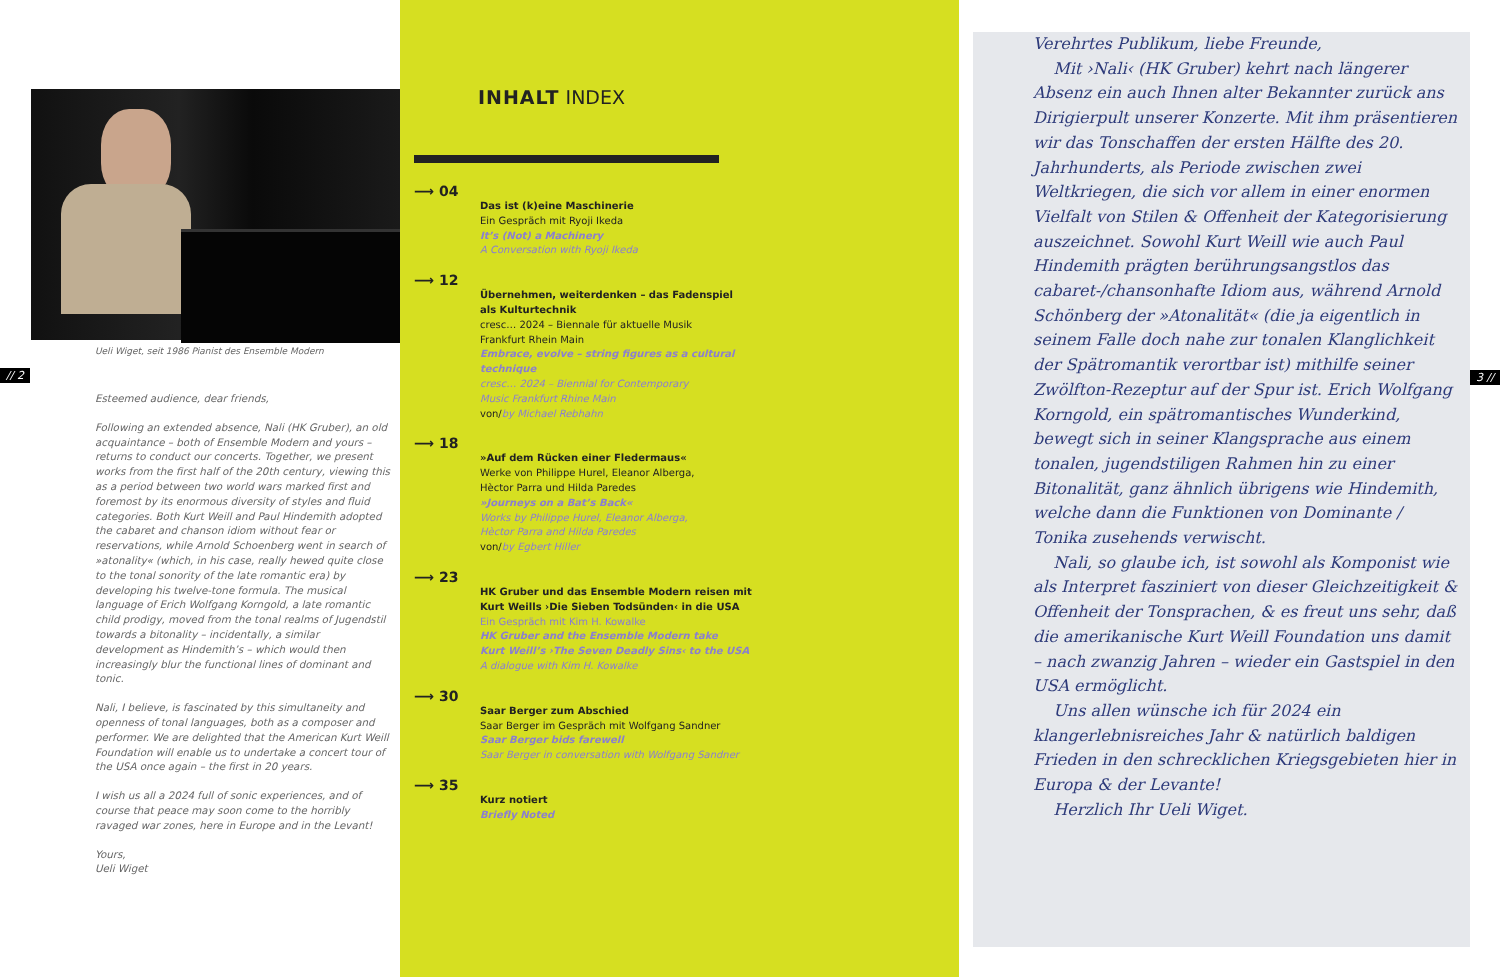Ueli Wiget, seit 1986 Pianist des Ensemble Modern
// 2
Esteemed audience, dear friends,
Following an extended absence, Nali (HK Gruber), an old acquaintance – both of Ensemble Modern and yours – returns to conduct our concerts. Together, we present works from the first half of the 20th century, viewing this as a period between two world wars marked first and foremost by its enormous diversity of styles and fluid categories. Both Kurt Weill and Paul Hindemith adopted the cabaret and chanson idiom without fear or reservations, while Arnold Schoenberg went in search of »atonality« (which, in his case, really hewed quite close to the tonal sonority of the late romantic era) by developing his twelve-tone formula. The musical language of Erich Wolfgang Korngold, a late romantic child prodigy, moved from the tonal realms of Jugendstil towards a bitonality – incidentally, a similar development as Hindemith’s – which would then increasingly blur the functional lines of dominant and tonic.
Nali, I believe, is fascinated by this simultaneity and openness of tonal languages, both as a composer and performer. We are delighted that the American Kurt Weill Foundation will enable us to undertake a concert tour of the USA once again – the first in 20 years.
I wish us all a 2024 full of sonic experiences, and of course that peace may soon come to the horribly ravaged war zones, here in Europe and in the Levant!
Yours,
Ueli Wiget
INHALT INDEX
⟶ 04
Das ist (k)eine Maschinerie
Ein Gespräch mit Ryoji Ikeda
It’s (Not) a Machinery
A Conversation with Ryoji Ikeda
⟶ 12
Übernehmen, weiterdenken – das Fadenspiel
als Kulturtechnik
cresc… 2024 – Biennale für aktuelle Musik
Frankfurt Rhein Main
Embrace, evolve – string figures as a cultural
technique
cresc… 2024 – Biennial for Contemporary
Music Frankfurt Rhine Main
von/by Michael Rebhahn
⟶ 18
»Auf dem Rücken einer Fledermaus«
Werke von Philippe Hurel, Eleanor Alberga,
Hèctor Parra und Hilda Paredes
»Journeys on a Bat’s Back«
Works by Philippe Hurel, Eleanor Alberga,
Hèctor Parra and Hilda Paredes
von/by Egbert Hiller
⟶ 23
HK Gruber und das Ensemble Modern reisen mit
Kurt Weills ›Die Sieben Todsünden‹ in die USA
Ein Gespräch mit Kim H. Kowalke
HK Gruber and the Ensemble Modern take
Kurt Weill’s ›The Seven Deadly Sins‹ to the USA
A dialogue with Kim H. Kowalke
⟶ 30
Saar Berger zum Abschied
Saar Berger im Gespräch mit Wolfgang Sandner
Saar Berger bids farewell
Saar Berger in conversation with Wolfgang Sandner
⟶ 35
Kurz notiert
Briefly Noted
Verehrtes Publikum, liebe Freunde,
Mit ›Nali‹ (HK Gruber) kehrt nach längerer Absenz ein auch Ihnen alter Bekannter zurück ans Dirigierpult unserer Konzerte. Mit ihm präsentieren wir das Tonschaffen der ersten Hälfte des 20. Jahrhunderts, als Periode zwischen zwei Weltkriegen, die sich vor allem in einer enormen Vielfalt von Stilen & Offenheit der Kategorisierung auszeichnet. Sowohl Kurt Weill wie auch Paul Hindemith prägten berührungsangstlos das cabaret-/chansonhafte Idiom aus, während Arnold Schönberg der »Atonalität« (die ja eigentlich in seinem Falle doch nahe zur tonalen Klanglichkeit der Spätromantik verortbar ist) mithilfe seiner Zwölfton-Rezeptur auf der Spur ist. Erich Wolfgang Korngold, ein spätromantisches Wunderkind, bewegt sich in seiner Klangsprache aus einem tonalen, jugendstiligen Rahmen hin zu einer Bitonalität, ganz ähnlich übrigens wie Hindemith, welche dann die Funktionen von Dominante / Tonika zusehends verwischt.
Nali, so glaube ich, ist sowohl als Komponist wie als Interpret fasziniert von dieser Gleichzeitigkeit & Offenheit der Tonsprachen, & es freut uns sehr, daß die amerikanische Kurt Weill Foundation uns damit – nach zwanzig Jahren – wieder ein Gastspiel in den USA ermöglicht.
Uns allen wünsche ich für 2024 ein klangerlebnisreiches Jahr & natürlich baldigen Frieden in den schrecklichen Kriegsgebieten hier in Europa & der Levante!
Herzlich Ihr Ueli Wiget.
3 //